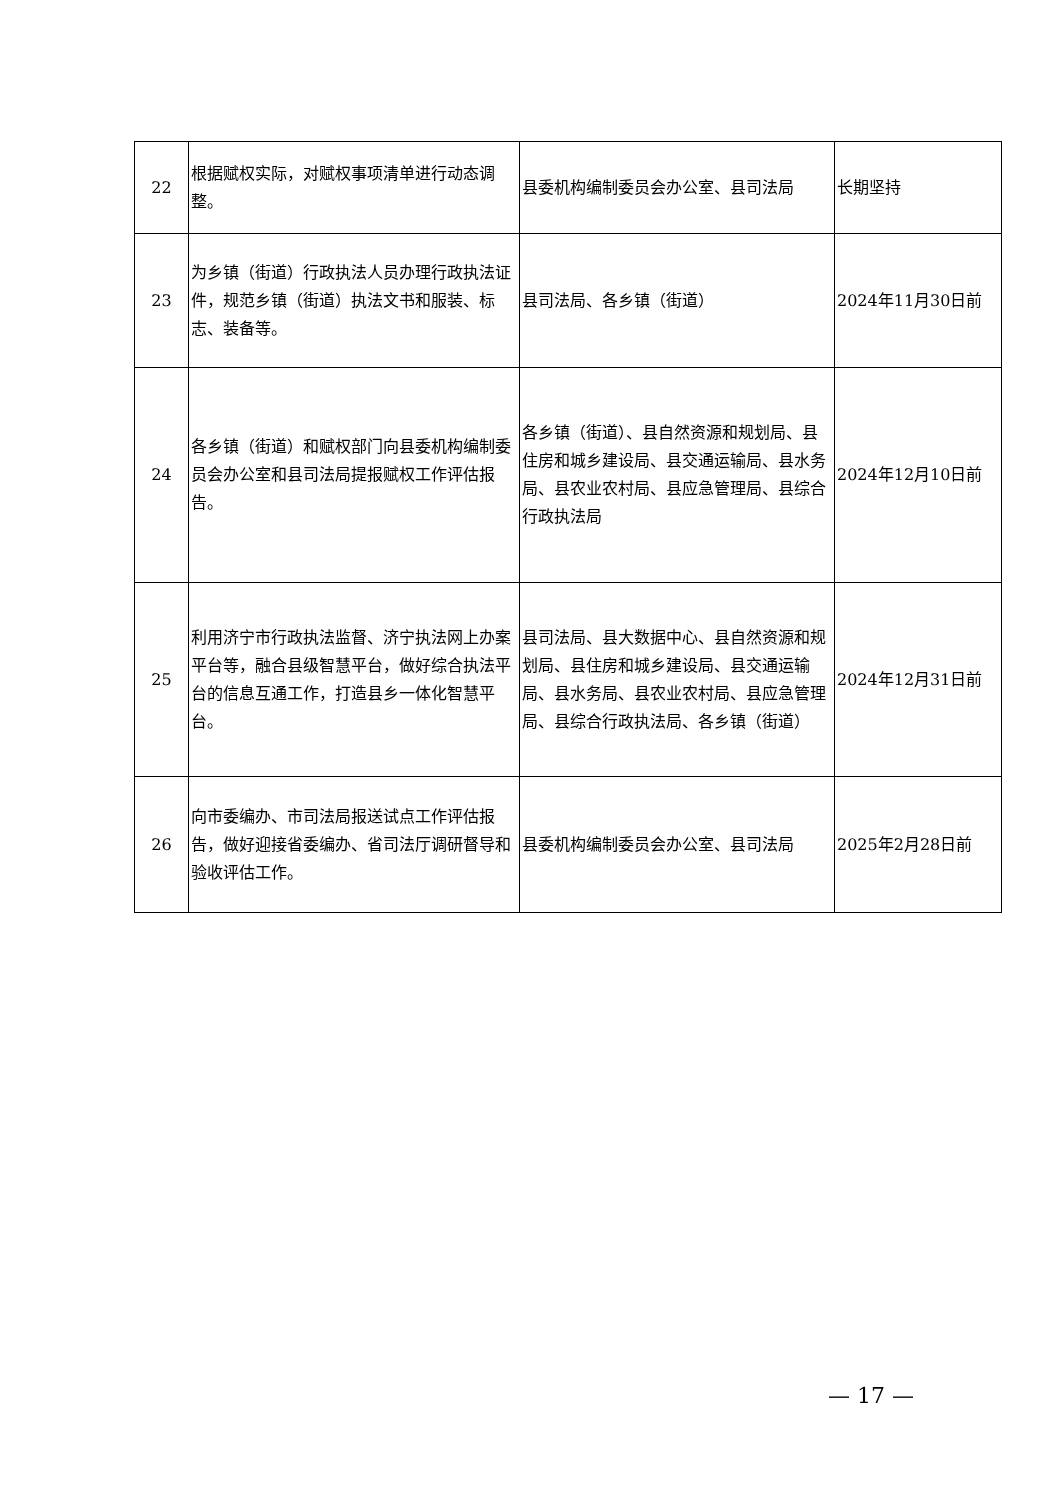| 22 | 根据赋权实际，对赋权事项清单进行动态调整。 | 县委机构编制委员会办公室、县司法局 | 长期坚持 |
| 23 | 为乡镇（街道）行政执法人员办理行政执法证件，规范乡镇（街道）执法文书和服装、标志、装备等。 | 县司法局、各乡镇（街道） | 2024年11月30日前 |
| 24 | 各乡镇（街道）和赋权部门向县委机构编制委员会办公室和县司法局提报赋权工作评估报告。 | 各乡镇（街道）、县自然资源和规划局、县住房和城乡建设局、县交通运输局、县水务局、县农业农村局、县应急管理局、县综合行政执法局 | 2024年12月10日前 |
| 25 | 利用济宁市行政执法监督、济宁执法网上办案平台等，融合县级智慧平台，做好综合执法平台的信息互通工作，打造县乡一体化智慧平台。 | 县司法局、县大数据中心、县自然资源和规划局、县住房和城乡建设局、县交通运输局、县水务局、县农业农村局、县应急管理局、县综合行政执法局、各乡镇（街道） | 2024年12月31日前 |
| 26 | 向市委编办、市司法局报送试点工作评估报告，做好迎接省委编办、省司法厅调研督导和验收评估工作。 | 县委机构编制委员会办公室、县司法局 | 2025年2月28日前 |
— 17 —